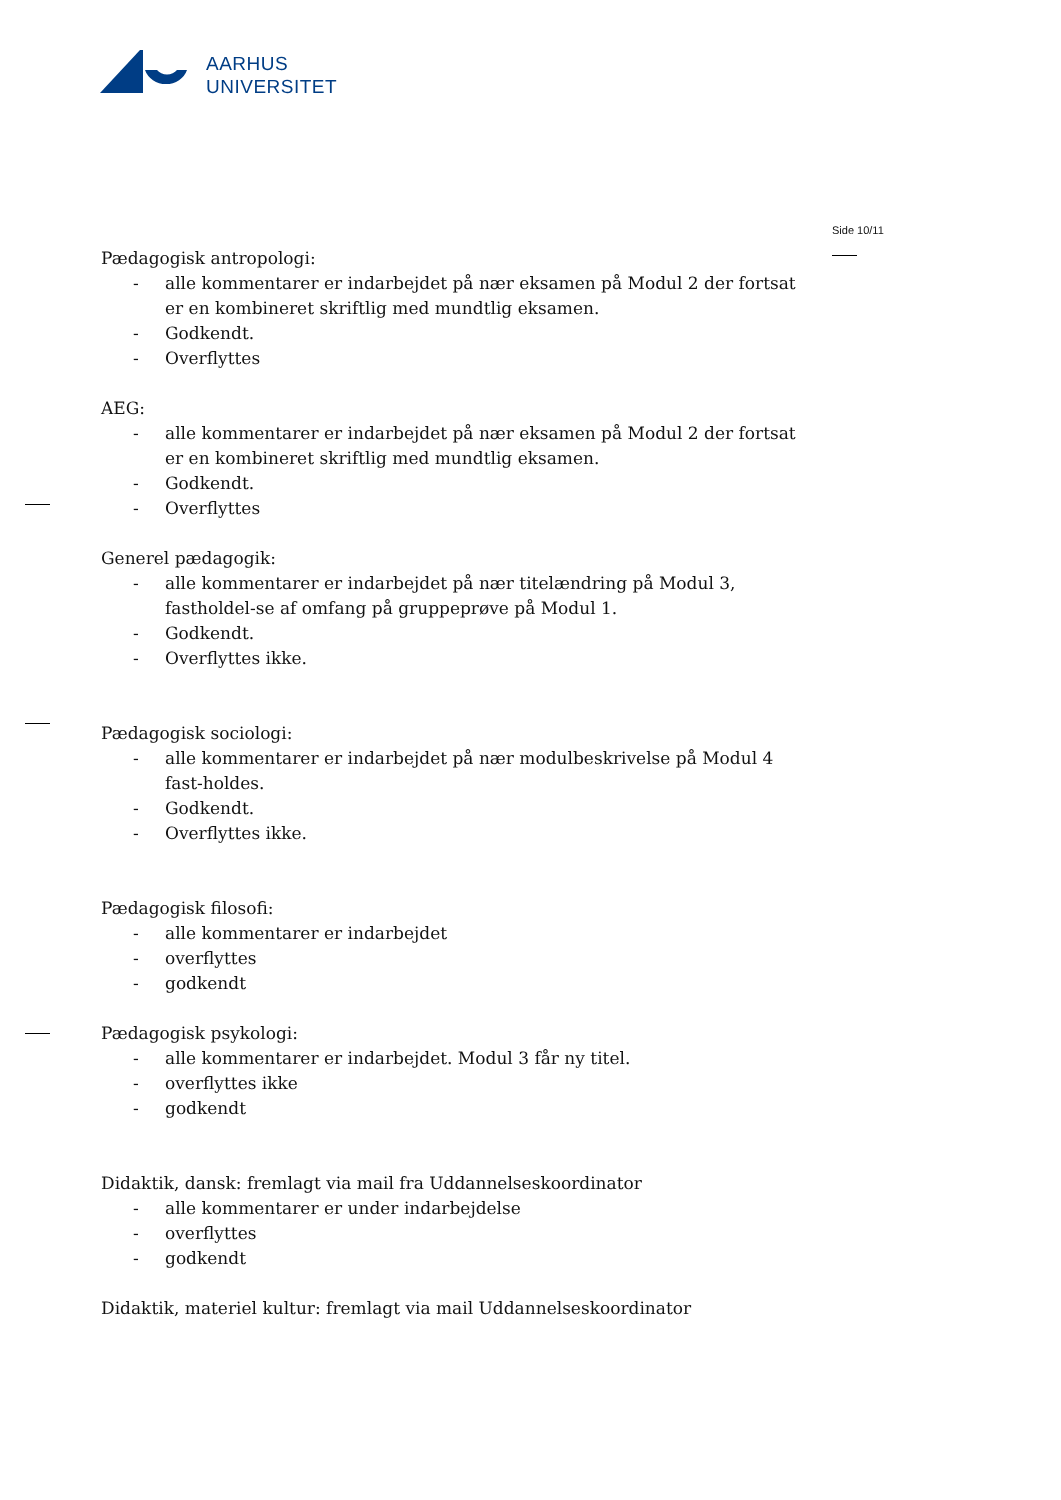AARHUS
UNIVERSITET
Side 10/11
Pædagogisk antropologi:
- alle kommentarer er indarbejdet på nær eksamen på Modul 2 der fortsat er en kombineret skriftlig med mundtlig eksamen.
- Godkendt.
- Overflyttes
AEG:
- alle kommentarer er indarbejdet på nær eksamen på Modul 2 der fortsat er en kombineret skriftlig med mundtlig eksamen.
- Godkendt.
- Overflyttes
Generel pædagogik:
- alle kommentarer er indarbejdet på nær titelændring på Modul 3, fastholdel-se af omfang på gruppeprøve på Modul 1.
- Godkendt.
- Overflyttes ikke.
Pædagogisk sociologi:
- alle kommentarer er indarbejdet på nær modulbeskrivelse på Modul 4 fast-holdes.
- Godkendt.
- Overflyttes ikke.
Pædagogisk filosofi:
- alle kommentarer er indarbejdet
- overflyttes
- godkendt
Pædagogisk psykologi:
- alle kommentarer er indarbejdet. Modul 3 får ny titel.
- overflyttes ikke
- godkendt
Didaktik, dansk: fremlagt via mail fra Uddannelseskoordinator
- alle kommentarer er under indarbejdelse
- overflyttes
- godkendt
Didaktik, materiel kultur: fremlagt via mail Uddannelseskoordinator